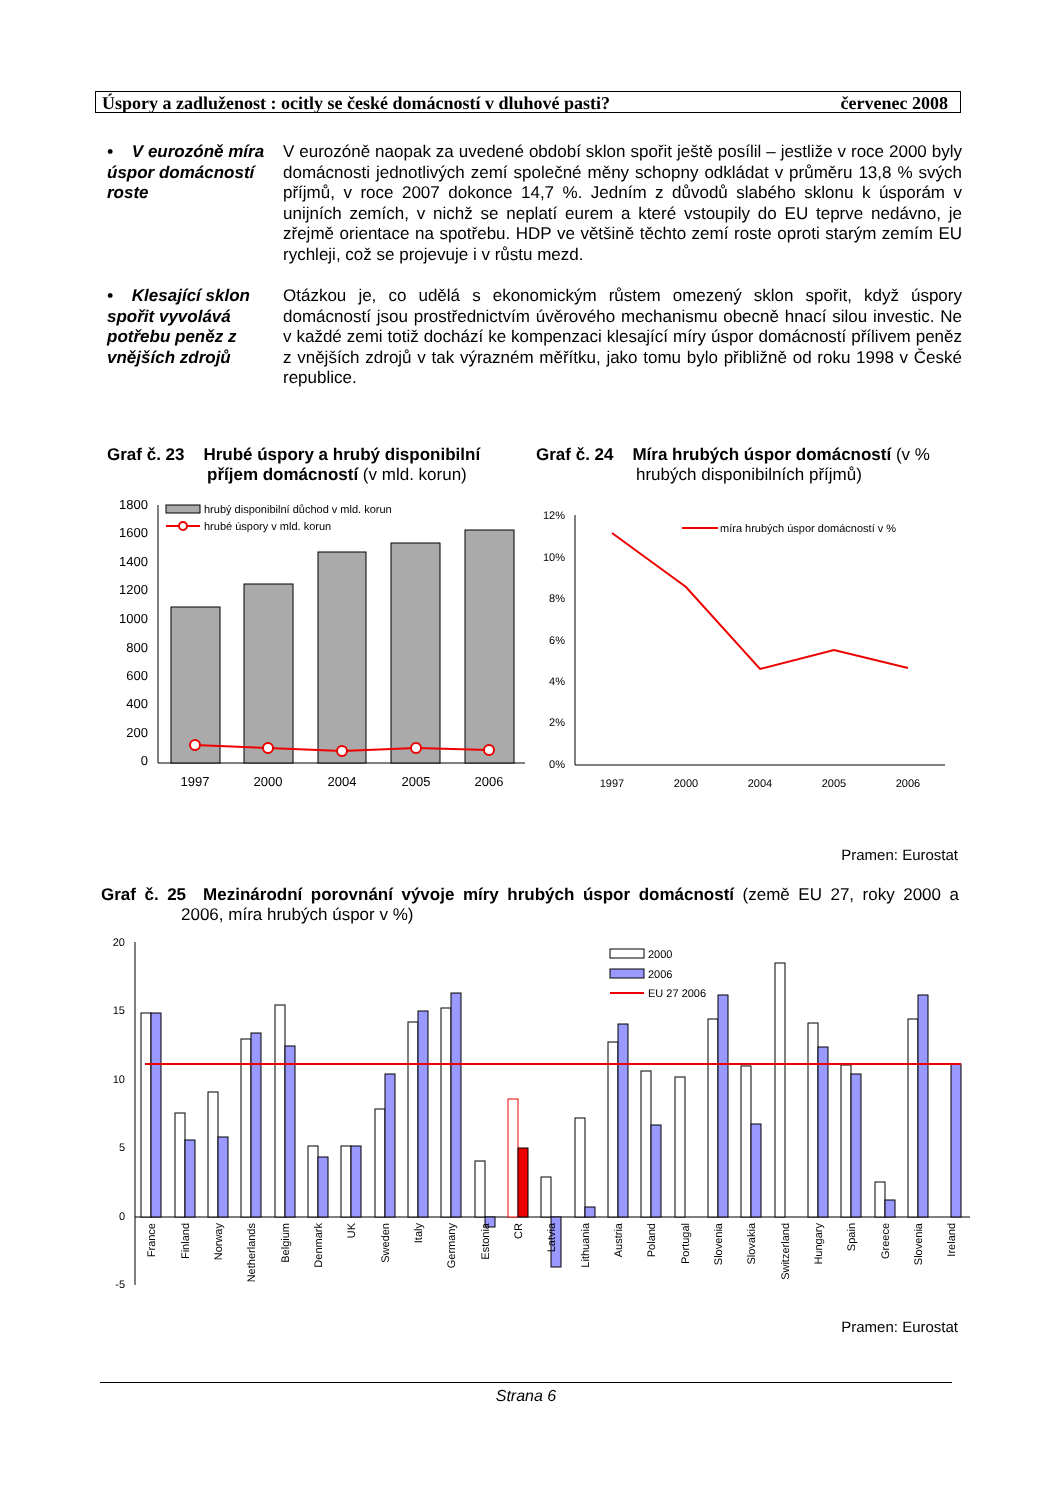Úspory a zadluženost : ocitly se české domácností v dluhové pasti? červenec 2008
• V eurozóně míra úspor domácností roste
V eurozóně naopak za uvedené období sklon spořit ještě posílil – jestliže v roce 2000 byly domácnosti jednotlivých zemí společné měny schopny odkládat v průměru 13,8 % svých příjmů, v roce 2007 dokonce 14,7 %. Jedním z důvodů slabého sklonu k úsporám v unijních zemích, v nichž se neplatí eurem a které vstoupily do EU teprve nedávno, je zřejmě orientace na spotřebu. HDP ve většině těchto zemí roste oproti starým zemím EU rychleji, což se projevuje i v růstu mezd.
• Klesající sklon spořit vyvolává potřebu peněz z vnějších zdrojů
Otázkou je, co udělá s ekonomickým růstem omezený sklon spořit, když úspory domácností jsou prostřednictvím úvěrového mechanismu obecně hnací silou investic. Ne v každé zemi totiž dochází ke kompenzaci klesající míry úspor domácností přílivem peněz z vnějších zdrojů v tak výrazném měřítku, jako tomu bylo přibližně od roku 1998 v České republice.
Graf č. 23 Hrubé úspory a hrubý disponibilní příjem domácností (v mld. korun)
Graf č. 24 Míra hrubých úspor domácností (v % hrubých disponibilních příjmů)
1800
1600
1400
1200
1000
800
600
400
200
0
hrubý disponibilní důchod v mld. korun
hrubé úspory v mld. korun
1997
2000
2004
2005
2006
12%
10%
8%
6%
4%
2%
0%
míra hrubých úspor domácností v %
1997
2000
2004
2005
2006
Pramen: Eurostat
Graf č. 25 Mezinárodní porovnání vývoje míry hrubých úspor domácností (země EU 27, roky 2000 a 2006, míra hrubých úspor v %)
20
15
10
5
0
-5
2000
2006
EU 27 2006
France
Finland
Norway
Netherlands
Belgium
Denmark
UK
Sweden
Italy
Germany
Estonia
CR
Latvia
Lithuania
Austria
Poland
Portugal
Slovenia
Slovakia
Switzerland
Hungary
Spain
Greece
Slovenia
Ireland
Pramen: Eurostat
Strana 6